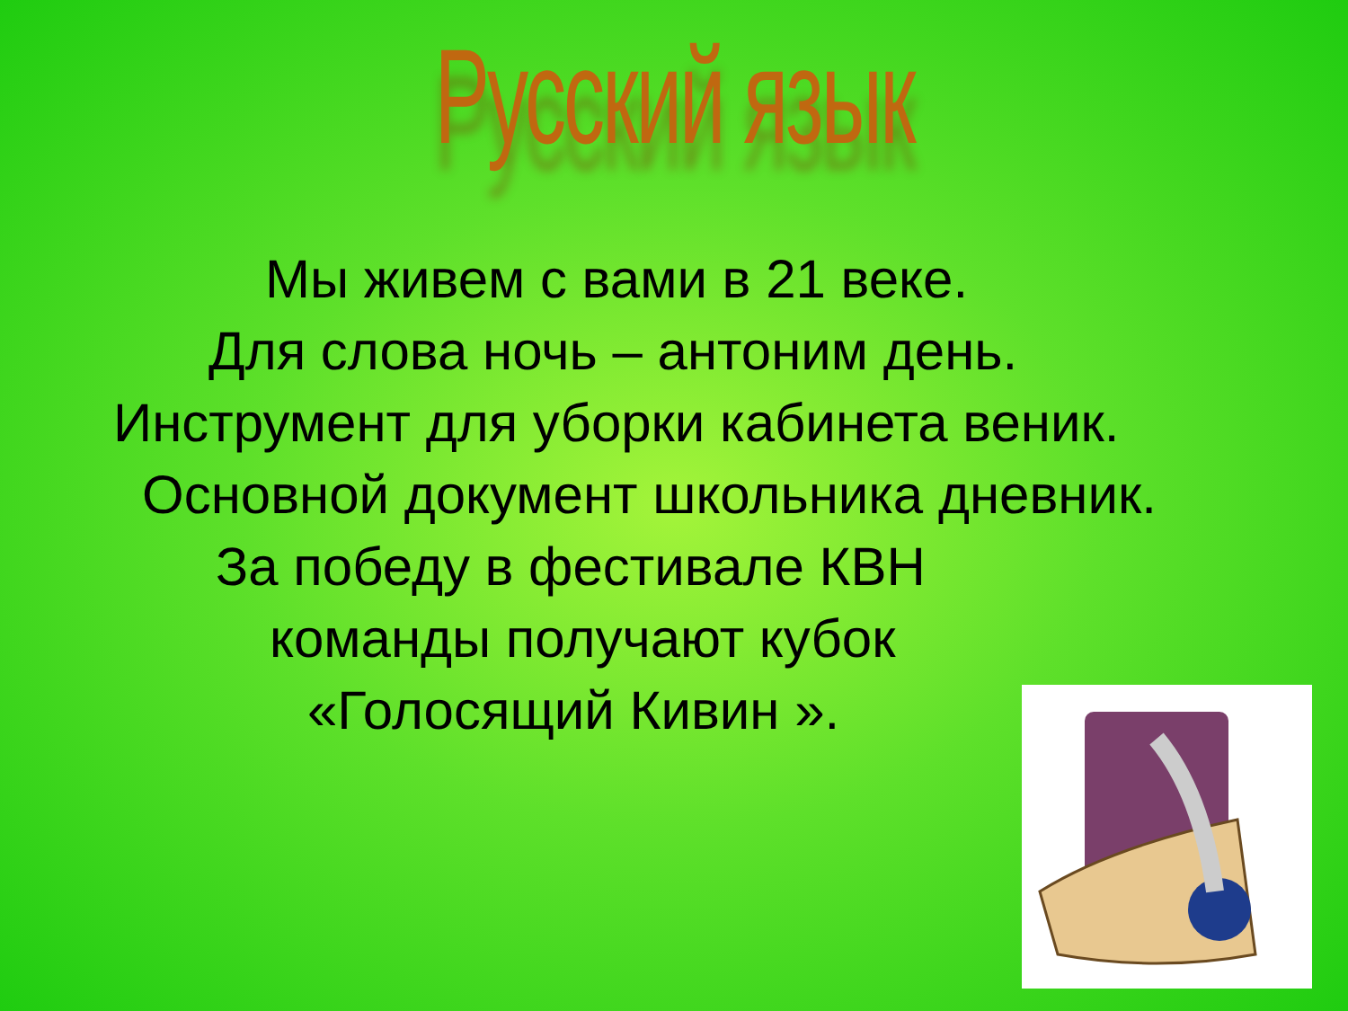Русский язык
Мы живем с вами в 21 веке.
Для слова ночь – антоним день.
Инструмент для уборки кабинета веник.
Основной документ школьника дневник.
За победу в фестивале КВН
команды получают кубок
«Голосящий Кивин ».